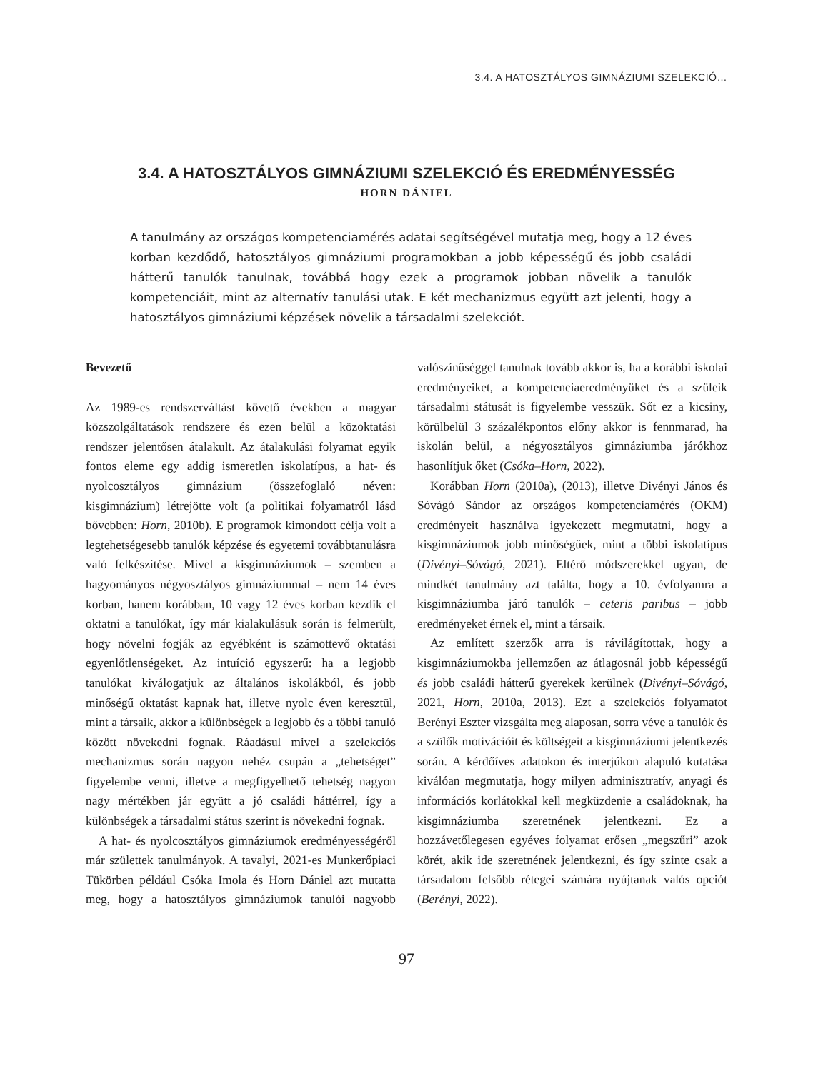3.4. A HATOSZTÁLYOS GIMNÁZIUMI SZELEKCIÓ…
3.4. A HATOSZTÁLYOS GIMNÁZIUMI SZELEKCIÓ ÉS EREDMÉNYESSÉG
HORN DÁNIEL
A tanulmány az országos kompetenciamérés adatai segítségével mutatja meg, hogy a 12 éves korban kezdődő, hatosztályos gimnáziumi programokban a jobb képességű és jobb családi hátterű tanulók tanulnak, továbbá hogy ezek a programok jobban növelik a tanulók kompetenciáit, mint az alternatív tanulási utak. E két mechanizmus együtt azt jelenti, hogy a hatosztályos gimnáziumi képzések növelik a társadalmi szelekciót.
Bevezető
Az 1989-es rendszerváltást követő években a magyar közszolgáltatások rendszere és ezen belül a közoktatási rendszer jelentősen átalakult. Az átalakulási folyamat egyik fontos eleme egy addig ismeretlen iskolatípus, a hat- és nyolcosztályos gimnázium (összefoglaló néven: kisgimnázium) létrejötte volt (a politikai folyamatról lásd bővebben: Horn, 2010b). E programok kimondott célja volt a legtehetségesebb tanulók képzése és egyetemi továbbtanulásra való felkészítése. Mivel a kisgimnáziumok – szemben a hagyományos négyosztályos gimnáziummal – nem 14 éves korban, hanem korábban, 10 vagy 12 éves korban kezdik el oktatni a tanulókat, így már kialakulásuk során is felmerült, hogy növelni fogják az egyébként is számottevő oktatási egyenlőtlenségeket. Az intuíció egyszerű: ha a legjobb tanulókat kiválogatjuk az általános iskolákból, és jobb minőségű oktatást kapnak hat, illetve nyolc éven keresztül, mint a társaik, akkor a különbségek a legjobb és a többi tanuló között növekedni fognak. Ráadásul mivel a szelekciós mechanizmus során nagyon nehéz csupán a „tehetséget” figyelembe venni, illetve a megfigyelhető tehetség nagyon nagy mértékben jár együtt a jó családi háttérrel, így a különbségek a társadalmi státus szerint is növekedni fognak.
A hat- és nyolcosztályos gimnáziumok eredményességéről már születtek tanulmányok. A tavalyi, 2021-es Munkerőpiaci Tükörben például Csóka Imola és Horn Dániel azt mutatta meg, hogy a hatosztályos gimnáziumok tanulói nagyobb valószínűséggel tanulnak tovább akkor is, ha a korábbi iskolai eredményeiket, a kompetenciaeredményüket és a szüleik társadalmi státusát is figyelembe vesszük. Sőt ez a kicsiny, körülbelül 3 százalékpontos előny akkor is fennmarad, ha iskolán belül, a négyosztályos gimnáziumba járókhoz hasonlítjuk őket (Csóka–Horn, 2022).
Korábban Horn (2010a), (2013), illetve Divényi János és Sóvágó Sándor az országos kompetenciamérés (OKM) eredményeit használva igyekezett megmutatni, hogy a kisgimnáziumok jobb minőségűek, mint a többi iskolatípus (Divényi–Sóvágó, 2021). Eltérő módszerekkel ugyan, de mindkét tanulmány azt találta, hogy a 10. évfolyamra a kisgimnáziumba járó tanulók – ceteris paribus – jobb eredményeket érnek el, mint a társaik.
Az említett szerzők arra is rávilágítottak, hogy a kisgimnáziumokba jellemzően az átlagosnál jobb képességű és jobb családi hátterű gyerekek kerülnek (Divényi–Sóvágó, 2021, Horn, 2010a, 2013). Ezt a szelekciós folyamatot Berényi Eszter vizsgálta meg alaposan, sorra véve a tanulók és a szülők motivációit és költségeit a kisgimnáziumi jelentkezés során. A kérdőíves adatokon és interjúkon alapuló kutatása kiválóan megmutatja, hogy milyen adminisztratív, anyagi és információs korlátokkal kell megküzdenie a családoknak, ha kisgimnáziumba szeretnének jelentkezni. Ez a hozzávetőlegesen egyéves folyamat erősen „megszűri” azok körét, akik ide szeretnének jelentkezni, és így szinte csak a társadalom felsőbb rétegei számára nyújtanak valós opciót (Berényi, 2022).
97